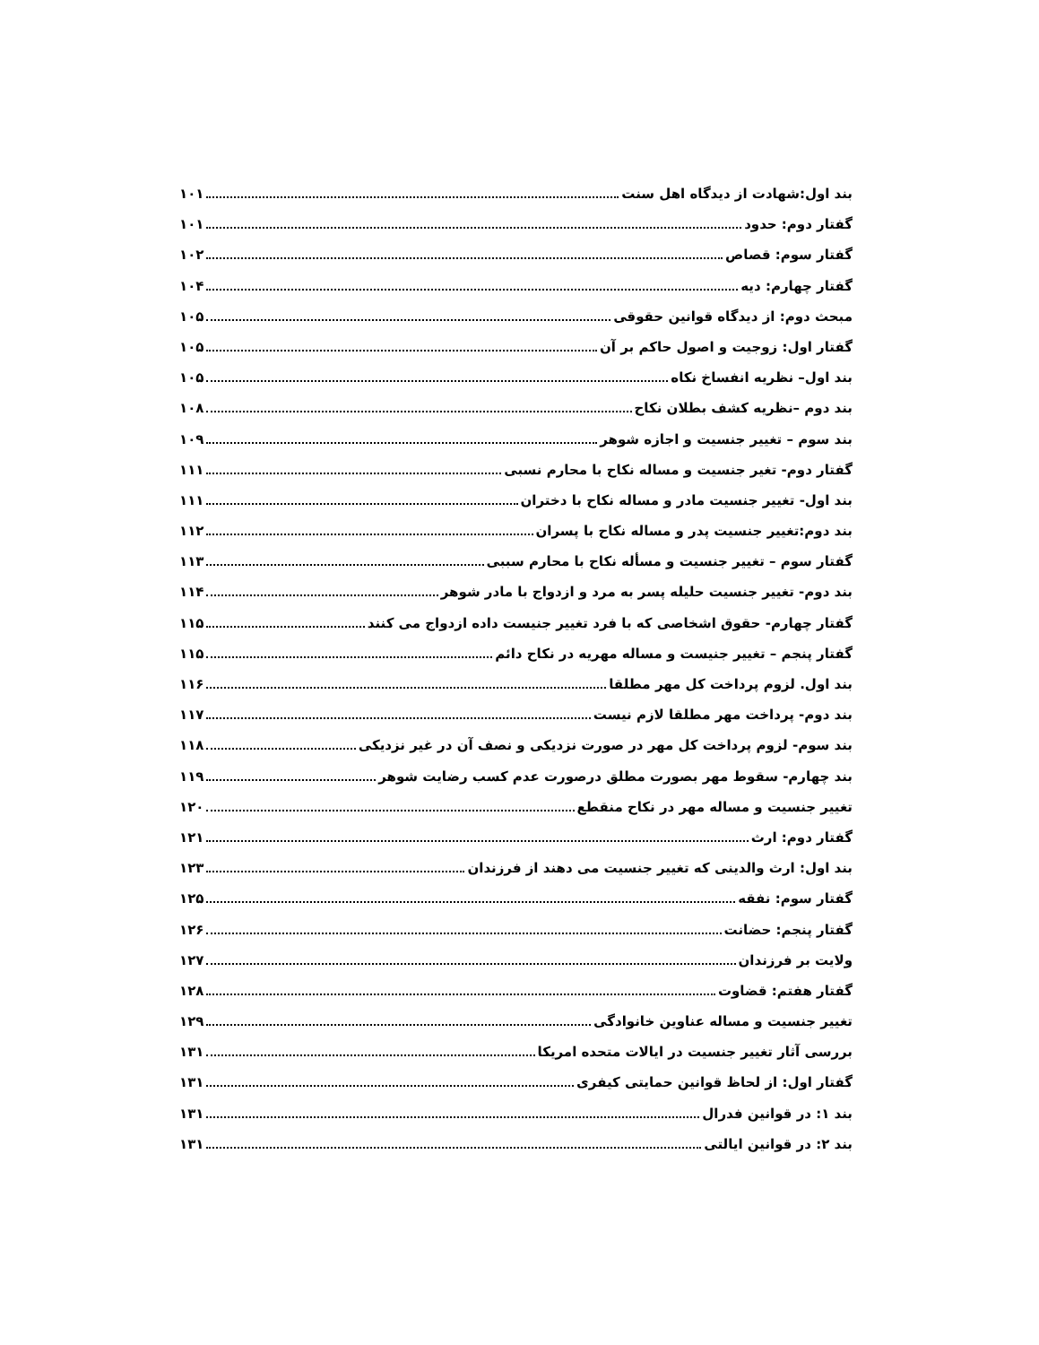بند اول:شهادت از دیدگاه اهل سنت ۱۰۱
گفتار دوم: حدود ۱۰۱
گفتار سوم: قصاص ۱۰۲
گفتار چهارم: دیه ۱۰۴
مبحث دوم: از دیدگاه قوانین حقوقی ۱۰۵
گفتار اول: زوجیت و اصول حاکم بر آن ۱۰۵
بند اول– نظریه انفساخ نکاه ۱۰۵
بند دوم –نظریه کشف بطلان نکاح ۱۰۸
بند سوم – تغییر جنسیت و اجازه شوهر ۱۰۹
گفتار دوم- تغیر جنسیت و مساله نکاح با محارم نسبی ۱۱۱
بند اول- تغییر جنسیت مادر و مساله نکاح با دختران ۱۱۱
بند دوم:تغییر جنسیت پدر و مساله نکاح با پسران ۱۱۲
گفتار سوم – تغییر جنسیت و مسأله نکاح با محارم سببی ۱۱۳
بند دوم- تغییر جنسیت حلیله پسر به مرد و ازدواج با مادر شوهر ۱۱۴
گفتار چهارم- حقوق اشخاصی که با فرد تغییر جنیست داده ازدواج می کنند ۱۱۵
گفتار پنجم – تغییر جنیست و مساله مهریه در نکاح دائم ۱۱۵
بند اول. لزوم پرداخت کل مهر مطلقا ۱۱۶
بند دوم- پرداخت مهر مطلقا لازم نیست ۱۱۷
بند سوم- لزوم پرداخت کل مهر در صورت نزدیکی و نصف آن در غیر نزدیکی ۱۱۸
بند چهارم- سقوط مهر بصورت مطلق درصورت عدم کسب رضایت شوهر ۱۱۹
تغییر جنسیت و مساله مهر در نکاح منقطع ۱۲۰
گفتار دوم: ارث ۱۲۱
بند اول: ارث والدینی که تغییر جنسیت می دهند از فرزندان ۱۲۳
گفتار سوم: نفقه ۱۲۵
گفتار پنجم: حضانت ۱۲۶
ولایت بر فرزندان ۱۲۷
گفتار هفتم: قضاوت ۱۲۸
تغییر جنسیت و مساله عناوین خانوادگی ۱۲۹
بررسی آثار تغییر جنسیت در ایالات متحده امریکا ۱۳۱
گفتار اول: از لحاظ قوانین حمایتی کیفری ۱۳۱
بند ۱: در قوانین فدرال ۱۳۱
بند ۲: در قوانین ایالتی ۱۳۱